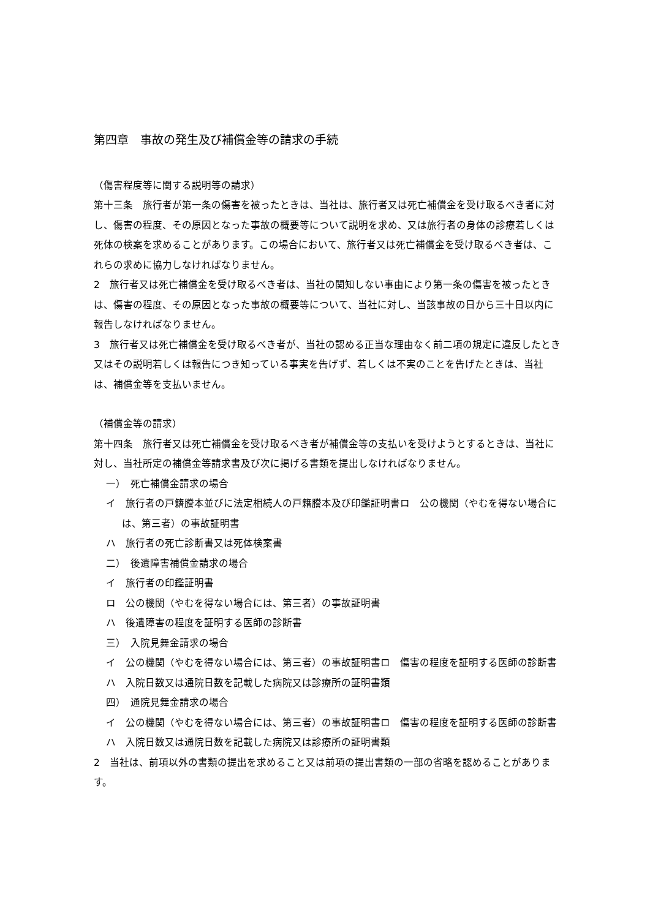第四章　事故の発生及び補償金等の請求の手続
（傷害程度等に関する説明等の請求）
第十三条　旅行者が第一条の傷害を被ったときは、当社は、旅行者又は死亡補償金を受け取るべき者に対し、傷害の程度、その原因となった事故の概要等について説明を求め、又は旅行者の身体の診療若しくは死体の検案を求めることがあります。この場合において、旅行者又は死亡補償金を受け取るべき者は、これらの求めに協力しなければなりません。
2　旅行者又は死亡補償金を受け取るべき者は、当社の関知しない事由により第一条の傷害を被ったときは、傷害の程度、その原因となった事故の概要等について、当社に対し、当該事故の日から三十日以内に報告しなければなりません。
3　旅行者又は死亡補償金を受け取るべき者が、当社の認める正当な理由なく前二項の規定に違反したとき又はその説明若しくは報告につき知っている事実を告げず、若しくは不実のことを告げたときは、当社は、補償金等を支払いません。
（補償金等の請求）
第十四条　旅行者又は死亡補償金を受け取るべき者が補償金等の支払いを受けようとするときは、当社に対し、当社所定の補償金等請求書及び次に掲げる書類を提出しなければなりません。
一）　死亡補償金請求の場合
イ　旅行者の戸籍謄本並びに法定相続人の戸籍謄本及び印鑑証明書ロ　公の機関（やむを得ない場合には、第三者）の事故証明書
ハ　旅行者の死亡診断書又は死体検案書
二）　後遺障害補償金請求の場合
イ　旅行者の印鑑証明書
ロ　公の機関（やむを得ない場合には、第三者）の事故証明書
ハ　後遺障害の程度を証明する医師の診断書
三）　入院見舞金請求の場合
イ　公の機関（やむを得ない場合には、第三者）の事故証明書ロ　傷害の程度を証明する医師の診断書
ハ　入院日数又は通院日数を記載した病院又は診療所の証明書類
四）　通院見舞金請求の場合
イ　公の機関（やむを得ない場合には、第三者）の事故証明書ロ　傷害の程度を証明する医師の診断書
ハ　入院日数又は通院日数を記載した病院又は診療所の証明書類
2　当社は、前項以外の書類の提出を求めること又は前項の提出書類の一部の省略を認めることがあります。